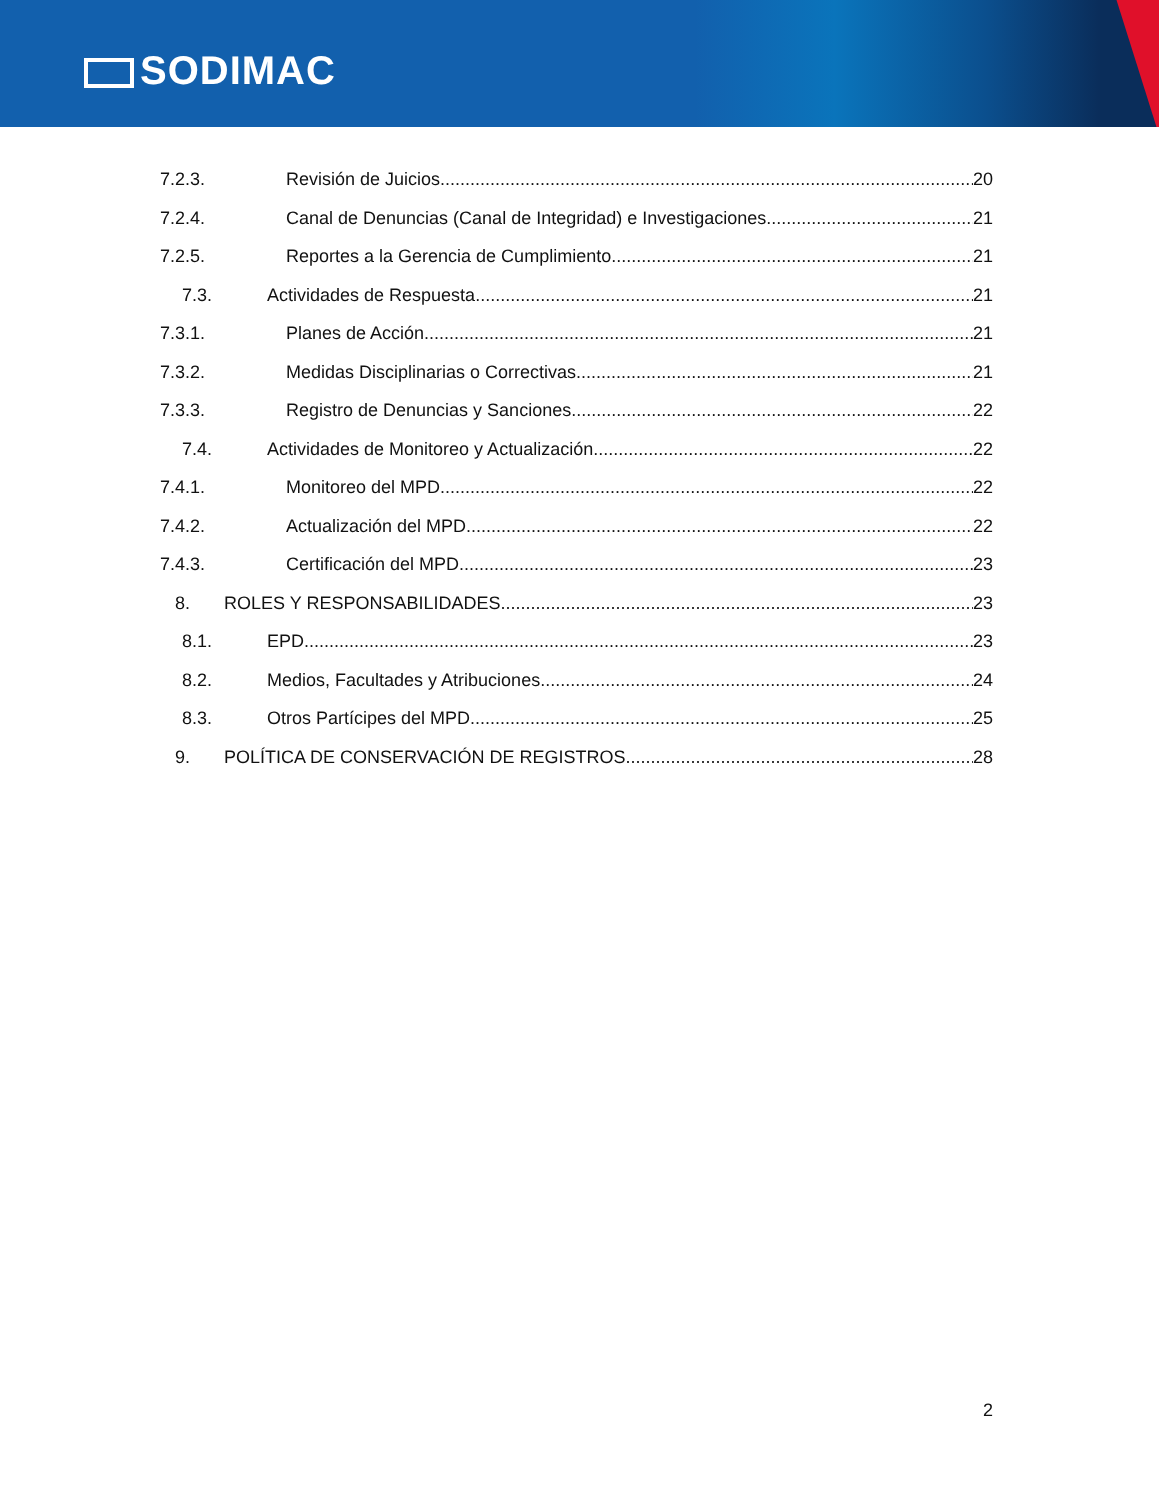SODIMAC
7.2.3. Revisión de Juicios 20
7.2.4. Canal de Denuncias (Canal de Integridad) e Investigaciones 21
7.2.5. Reportes a la Gerencia de Cumplimiento 21
7.3. Actividades de Respuesta 21
7.3.1. Planes de Acción 21
7.3.2. Medidas Disciplinarias o Correctivas 21
7.3.3. Registro de Denuncias y Sanciones 22
7.4. Actividades de Monitoreo y Actualización 22
7.4.1. Monitoreo del MPD 22
7.4.2. Actualización del MPD 22
7.4.3. Certificación del MPD 23
8. ROLES Y RESPONSABILIDADES 23
8.1. EPD 23
8.2. Medios, Facultades y Atribuciones 24
8.3. Otros Partícipes del MPD 25
9. POLÍTICA DE CONSERVACIÓN DE REGISTROS 28
2